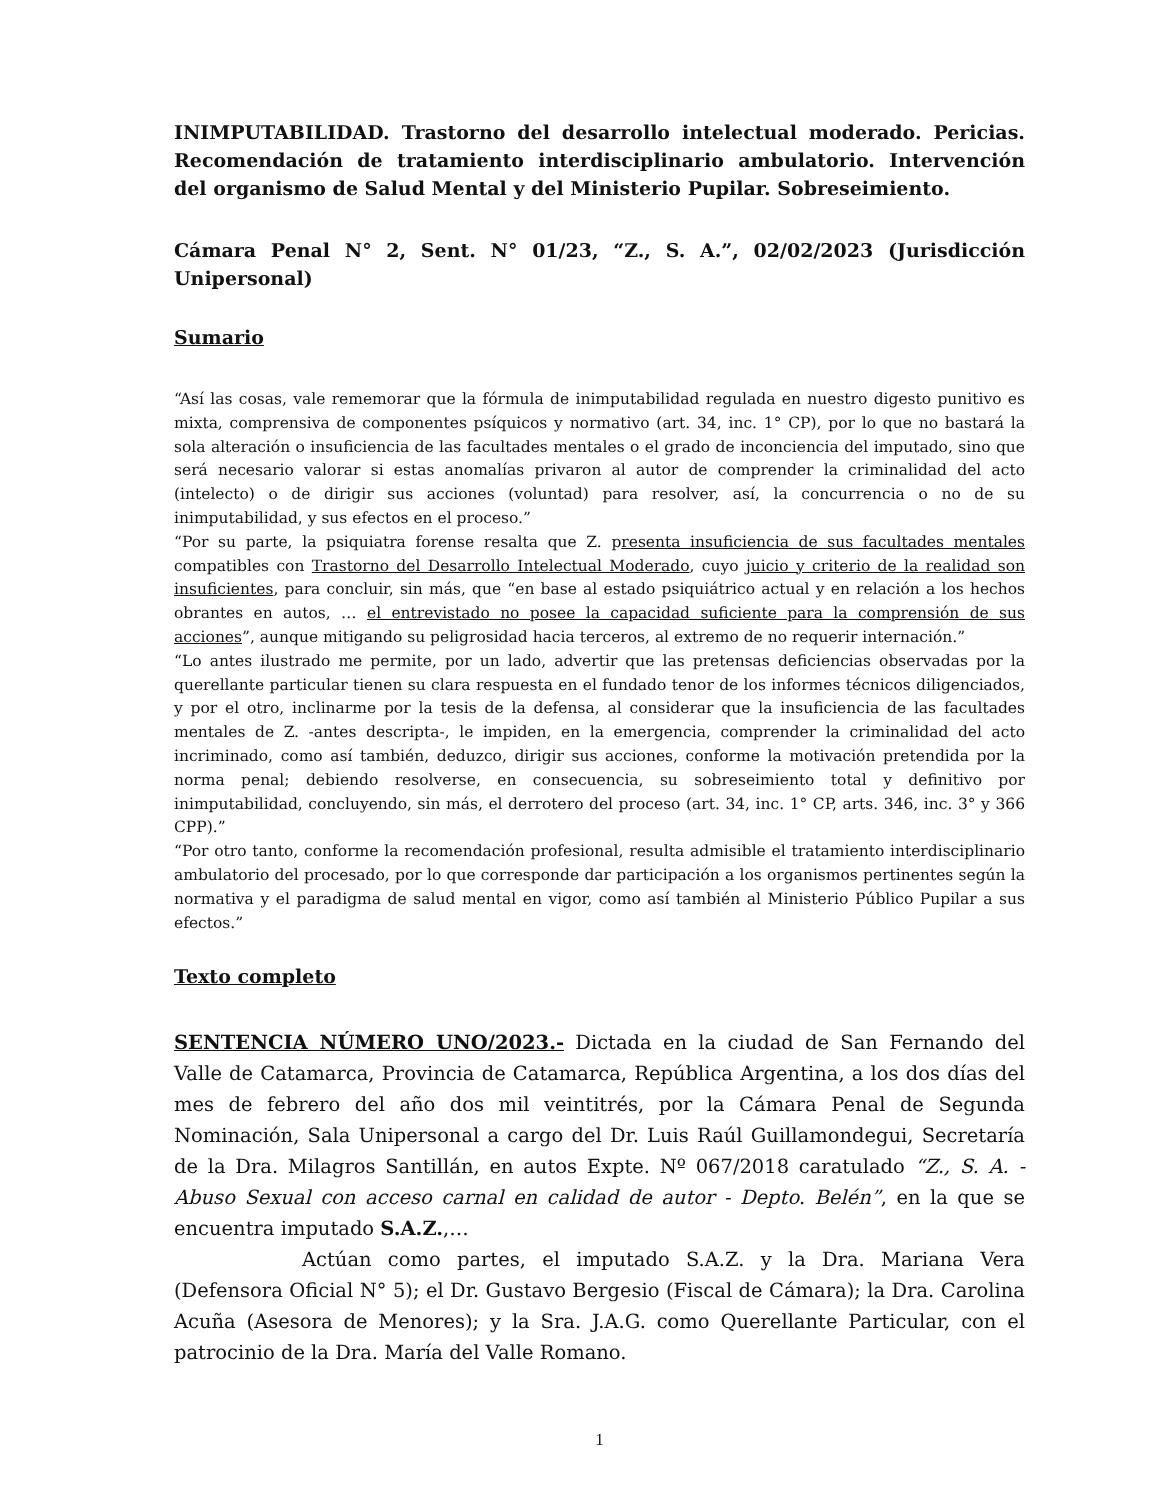INIMPUTABILIDAD. Trastorno del desarrollo intelectual moderado. Pericias. Recomendación de tratamiento interdisciplinario ambulatorio. Intervención del organismo de Salud Mental y del Ministerio Pupilar. Sobreseimiento.
Cámara Penal N° 2, Sent. N° 01/23, “Z., S. A.”, 02/02/2023 (Jurisdicción Unipersonal)
Sumario
“Así las cosas, vale rememorar que la fórmula de inimputabilidad regulada en nuestro digesto punitivo es mixta, comprensiva de componentes psíquicos y normativo (art. 34, inc. 1° CP), por lo que no bastará la sola alteración o insuficiencia de las facultades mentales o el grado de inconciencia del imputado, sino que será necesario valorar si estas anomalías privaron al autor de comprender la criminalidad del acto (intelecto) o de dirigir sus acciones (voluntad) para resolver, así, la concurrencia o no de su inimputabilidad, y sus efectos en el proceso.”
“Por su parte, la psiquiatra forense resalta que Z. presenta insuficiencia de sus facultades mentales compatibles con Trastorno del Desarrollo Intelectual Moderado, cuyo juicio y criterio de la realidad son insuficientes, para concluir, sin más, que “en base al estado psiquiátrico actual y en relación a los hechos obrantes en autos, … el entrevistado no posee la capacidad suficiente para la comprensión de sus acciones”, aunque mitigando su peligrosidad hacia terceros, al extremo de no requerir internación.”
“Lo antes ilustrado me permite, por un lado, advertir que las pretensas deficiencias observadas por la querellante particular tienen su clara respuesta en el fundado tenor de los informes técnicos diligenciados, y por el otro, inclinarme por la tesis de la defensa, al considerar que la insuficiencia de las facultades mentales de Z. -antes descripta-, le impiden, en la emergencia, comprender la criminalidad del acto incriminado, como así también, deduzco, dirigir sus acciones, conforme la motivación pretendida por la norma penal; debiendo resolverse, en consecuencia, su sobreseimiento total y definitivo por inimputabilidad, concluyendo, sin más, el derrotero del proceso (art. 34, inc. 1° CP, arts. 346, inc. 3° y 366 CPP).”
“Por otro tanto, conforme la recomendación profesional, resulta admisible el tratamiento interdisciplinario ambulatorio del procesado, por lo que corresponde dar participación a los organismos pertinentes según la normativa y el paradigma de salud mental en vigor, como así también al Ministerio Público Pupilar a sus efectos.”
Texto completo
SENTENCIA NÚMERO UNO/2023.- Dictada en la ciudad de San Fernando del Valle de Catamarca, Provincia de Catamarca, República Argentina, a los dos días del mes de febrero del año dos mil veintitrés, por la Cámara Penal de Segunda Nominación, Sala Unipersonal a cargo del Dr. Luis Raúl Guillamondegui, Secretaría de la Dra. Milagros Santillán, en autos Expte. Nº 067/2018 caratulado “Z., S. A. - Abuso Sexual con acceso carnal en calidad de autor - Depto. Belén”, en la que se encuentra imputado S.A.Z.,…
Actúan como partes, el imputado S.A.Z. y la Dra. Mariana Vera (Defensora Oficial N° 5); el Dr. Gustavo Bergesio (Fiscal de Cámara); la Dra. Carolina Acuña (Asesora de Menores); y la Sra. J.A.G. como Querellante Particular, con el patrocinio de la Dra. María del Valle Romano.
1